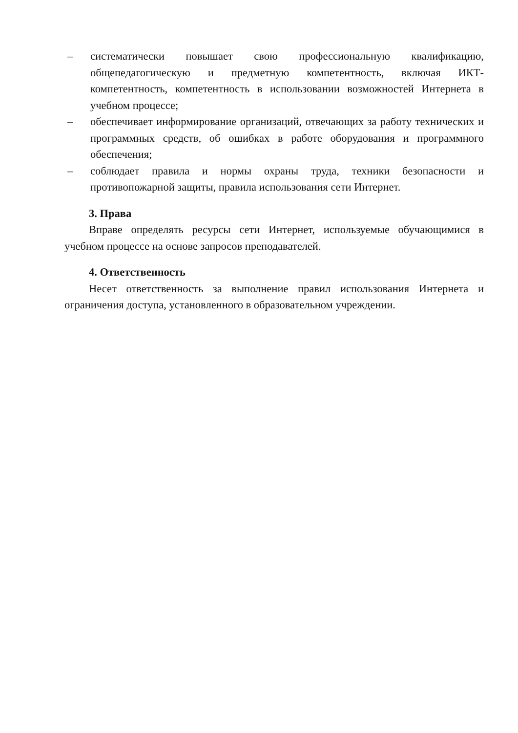– систематически повышает свою профессиональную квалификацию, общепедагогическую и предметную компетентность, включая ИКТ-компетентность, компетентность в использовании возможностей Интернета в учебном процессе;
– обеспечивает информирование организаций, отвечающих за работу технических и программных средств, об ошибках в работе оборудования и программного обеспечения;
– соблюдает правила и нормы охраны труда, техники безопасности и противопожарной защиты, правила использования сети Интернет.
3. Права
Вправе определять ресурсы сети Интернет, используемые обучающимися в учебном процессе на основе запросов преподавателей.
4. Ответственность
Несет ответственность за выполнение правил использования Интернета и ограничения доступа, установленного в образовательном учреждении.